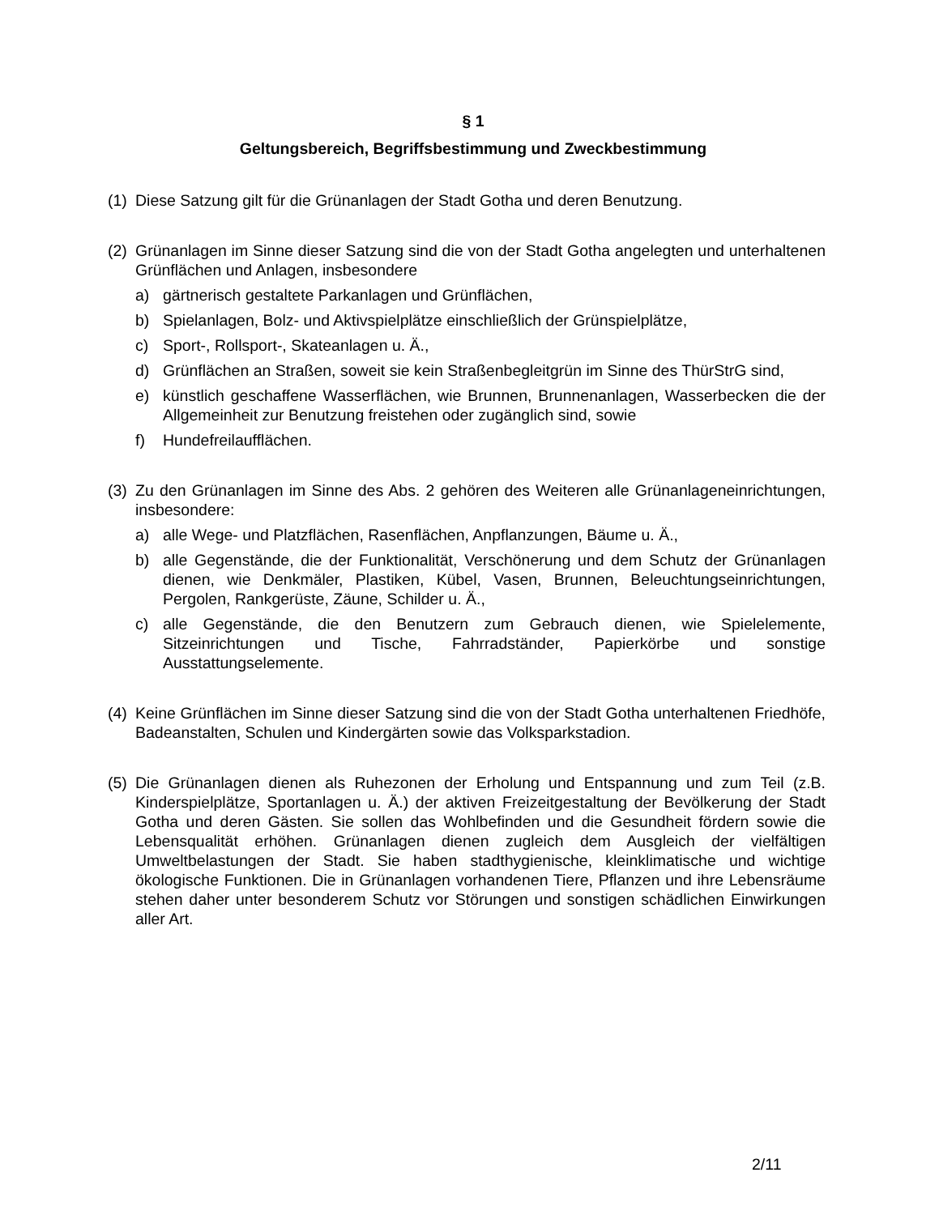§ 1
Geltungsbereich, Begriffsbestimmung und Zweckbestimmung
(1)
Diese Satzung gilt für die Grünanlagen der Stadt Gotha und deren Benutzung.
(2)
Grünanlagen im Sinne dieser Satzung sind die von der Stadt Gotha angelegten und unterhaltenen Grünflächen und Anlagen, insbesondere
a) gärtnerisch gestaltete Parkanlagen und Grünflächen,
b) Spielanlagen, Bolz- und Aktivspielplätze einschließlich der Grünspielplätze,
c) Sport-, Rollsport-, Skateanlagen u. Ä.,
d) Grünflächen an Straßen, soweit sie kein Straßenbegleitgrün im Sinne des ThürStrG sind,
e) künstlich geschaffene Wasserflächen, wie Brunnen, Brunnenanlagen, Wasserbecken die der Allgemeinheit zur Benutzung freistehen oder zugänglich sind, sowie
f) Hundefreilaufflächen.
(3)
Zu den Grünanlagen im Sinne des Abs. 2 gehören des Weiteren alle Grünanlageneinrichtungen, insbesondere:
a) alle Wege- und Platzflächen, Rasenflächen, Anpflanzungen, Bäume u. Ä.,
b) alle Gegenstände, die der Funktionalität, Verschönerung und dem Schutz der Grünanlagen dienen, wie Denkmäler, Plastiken, Kübel, Vasen, Brunnen, Beleuchtungseinrichtungen, Pergolen, Rankgerüste, Zäune, Schilder u. Ä.,
c) alle Gegenstände, die den Benutzern zum Gebrauch dienen, wie Spielelemente, Sitzeinrichtungen und Tische, Fahrradständer, Papierkörbe und sonstige Ausstattungselemente.
(4)
Keine Grünflächen im Sinne dieser Satzung sind die von der Stadt Gotha unterhaltenen Friedhöfe, Badeanstalten, Schulen und Kindergärten sowie das Volksparkstadion.
(5)
Die Grünanlagen dienen als Ruhezonen der Erholung und Entspannung und zum Teil (z.B. Kinderspielplätze, Sportanlagen u. Ä.) der aktiven Freizeitgestaltung der Bevölkerung der Stadt Gotha und deren Gästen. Sie sollen das Wohlbefinden und die Gesundheit fördern sowie die Lebensqualität erhöhen. Grünanlagen dienen zugleich dem Ausgleich der vielfältigen Umweltbelastungen der Stadt. Sie haben stadthygienische, kleinklimatische und wichtige ökologische Funktionen. Die in Grünanlagen vorhandenen Tiere, Pflanzen und ihre Lebensräume stehen daher unter besonderem Schutz vor Störungen und sonstigen schädlichen Einwirkungen aller Art.
2/11